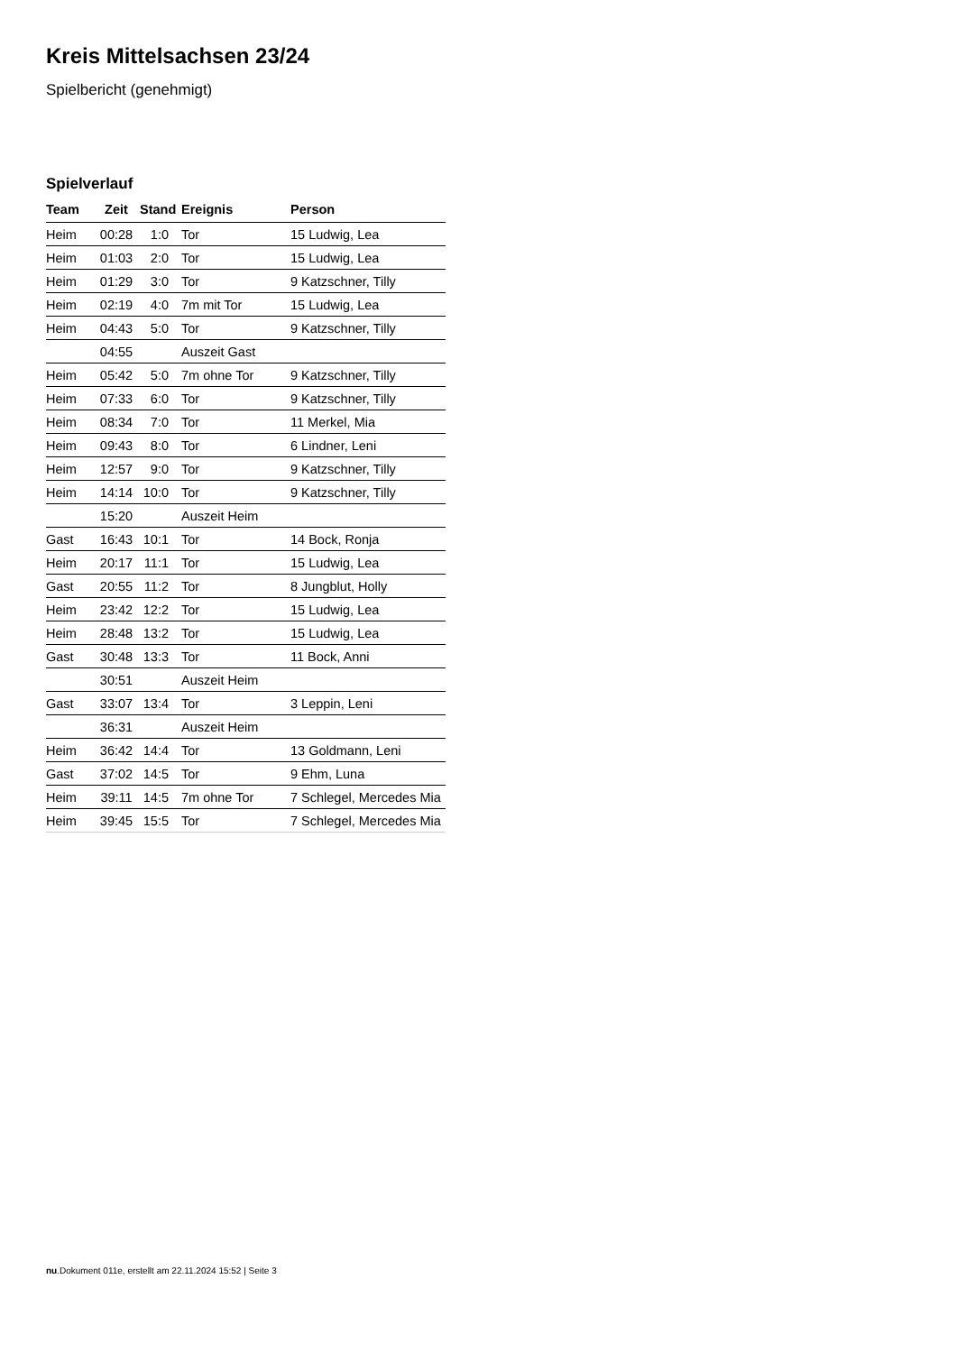Kreis Mittelsachsen 23/24
Spielbericht (genehmigt)
Spielverlauf
| Team | Zeit | Stand | Ereignis | Person |
| --- | --- | --- | --- | --- |
| Heim | 00:28 | 1:0 | Tor | 15 Ludwig, Lea |
| Heim | 01:03 | 2:0 | Tor | 15 Ludwig, Lea |
| Heim | 01:29 | 3:0 | Tor | 9 Katzschner, Tilly |
| Heim | 02:19 | 4:0 | 7m mit Tor | 15 Ludwig, Lea |
| Heim | 04:43 | 5:0 | Tor | 9 Katzschner, Tilly |
| | 04:55 | | Auszeit Gast | |
| Heim | 05:42 | 5:0 | 7m ohne Tor | 9 Katzschner, Tilly |
| Heim | 07:33 | 6:0 | Tor | 9 Katzschner, Tilly |
| Heim | 08:34 | 7:0 | Tor | 11 Merkel, Mia |
| Heim | 09:43 | 8:0 | Tor | 6 Lindner, Leni |
| Heim | 12:57 | 9:0 | Tor | 9 Katzschner, Tilly |
| Heim | 14:14 | 10:0 | Tor | 9 Katzschner, Tilly |
| | 15:20 | | Auszeit Heim | |
| Gast | 16:43 | 10:1 | Tor | 14 Bock, Ronja |
| Heim | 20:17 | 11:1 | Tor | 15 Ludwig, Lea |
| Gast | 20:55 | 11:2 | Tor | 8 Jungblut, Holly |
| Heim | 23:42 | 12:2 | Tor | 15 Ludwig, Lea |
| Heim | 28:48 | 13:2 | Tor | 15 Ludwig, Lea |
| Gast | 30:48 | 13:3 | Tor | 11 Bock, Anni |
| | 30:51 | | Auszeit Heim | |
| Gast | 33:07 | 13:4 | Tor | 3 Leppin, Leni |
| | 36:31 | | Auszeit Heim | |
| Heim | 36:42 | 14:4 | Tor | 13 Goldmann, Leni |
| Gast | 37:02 | 14:5 | Tor | 9 Ehm, Luna |
| Heim | 39:11 | 14:5 | 7m ohne Tor | 7 Schlegel, Mercedes Mia |
| Heim | 39:45 | 15:5 | Tor | 7 Schlegel, Mercedes Mia |
nu.Dokument 011e, erstellt am 22.11.2024 15:52 | Seite 3